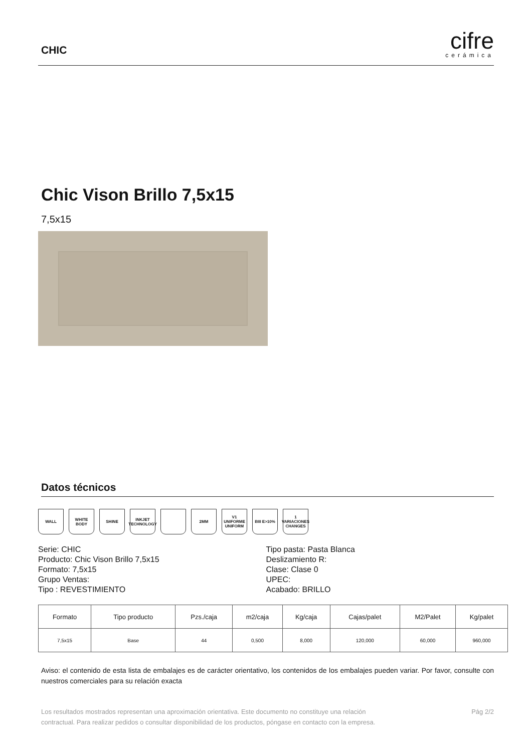CHIC
cifre
cerámica
Chic Vison Brillo 7,5x15
7,5x15
Datos técnicos
WALL WHITE BODY SHINE INKJET TECHNOLOGY
2MM V1 UNIFORME UNIFORM
BIII E>10% 1 VARIACIONES CHANGES
Serie: CHIC
Producto: Chic Vison Brillo 7,5x15
Formato: 7,5x15
Grupo Ventas:
Tipo : REVESTIMIENTO
Tipo pasta: Pasta Blanca
Deslizamiento R:
Clase: Clase 0
UPEC:
Acabado: BRILLO
| Formato | Tipo producto | Pzs./caja | m2/caja | Kg/caja | Cajas/palet | M2/Palet | Kg/palet |
| --- | --- | --- | --- | --- | --- | --- | --- |
| 7,5x15 | Base | 44 | 0,500 | 8,000 | 120,000 | 60,000 | 960,000 |
Aviso: el contenido de esta lista de embalajes es de carácter orientativo, los contenidos de los embalajes pueden variar. Por favor, consulte con nuestros comerciales para su relación exacta
Los resultados mostrados representan una aproximación orientativa. Este documento no constituye una relación
contractual. Para realizar pedidos o consultar disponibilidad de los productos, póngase en contacto con la empresa.
Pág 2/2